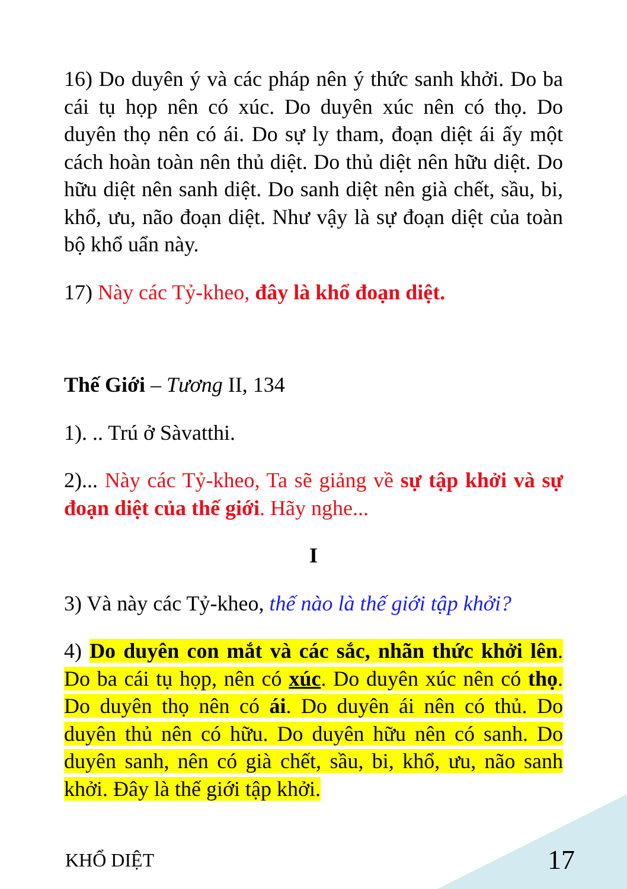16) Do duyên ý và các pháp nên ý thức sanh khởi. Do ba cái tụ họp nên có xúc. Do duyên xúc nên có thọ. Do duyên thọ nên có ái. Do sự ly tham, đoạn diệt ái ấy một cách hoàn toàn nên thủ diệt. Do thủ diệt nên hữu diệt. Do hữu diệt nên sanh diệt. Do sanh diệt nên già chết, sầu, bi, khổ, ưu, não đoạn diệt. Như vậy là sự đoạn diệt của toàn bộ khổ uẩn này.
17) Này các Tỷ-kheo, đây là khổ đoạn diệt.
Thế Giới – Tương II, 134
1). .. Trú ở Sàvatthi.
2)... Này các Tỷ-kheo, Ta sẽ giảng về sự tập khởi và sự đoạn diệt của thế giới. Hãy nghe...
I
3) Và này các Tỷ-kheo, thế nào là thế giới tập khởi?
4) Do duyên con mắt và các sắc, nhãn thức khởi lên. Do ba cái tụ họp, nên có xúc. Do duyên xúc nên có thọ. Do duyên thọ nên có ái. Do duyên ái nên có thủ. Do duyên thủ nên có hữu. Do duyên hữu nên có sanh. Do duyên sanh, nên có già chết, sầu, bi, khổ, ưu, não sanh khởi. Đây là thế giới tập khởi.
KHỔ DIỆT 17